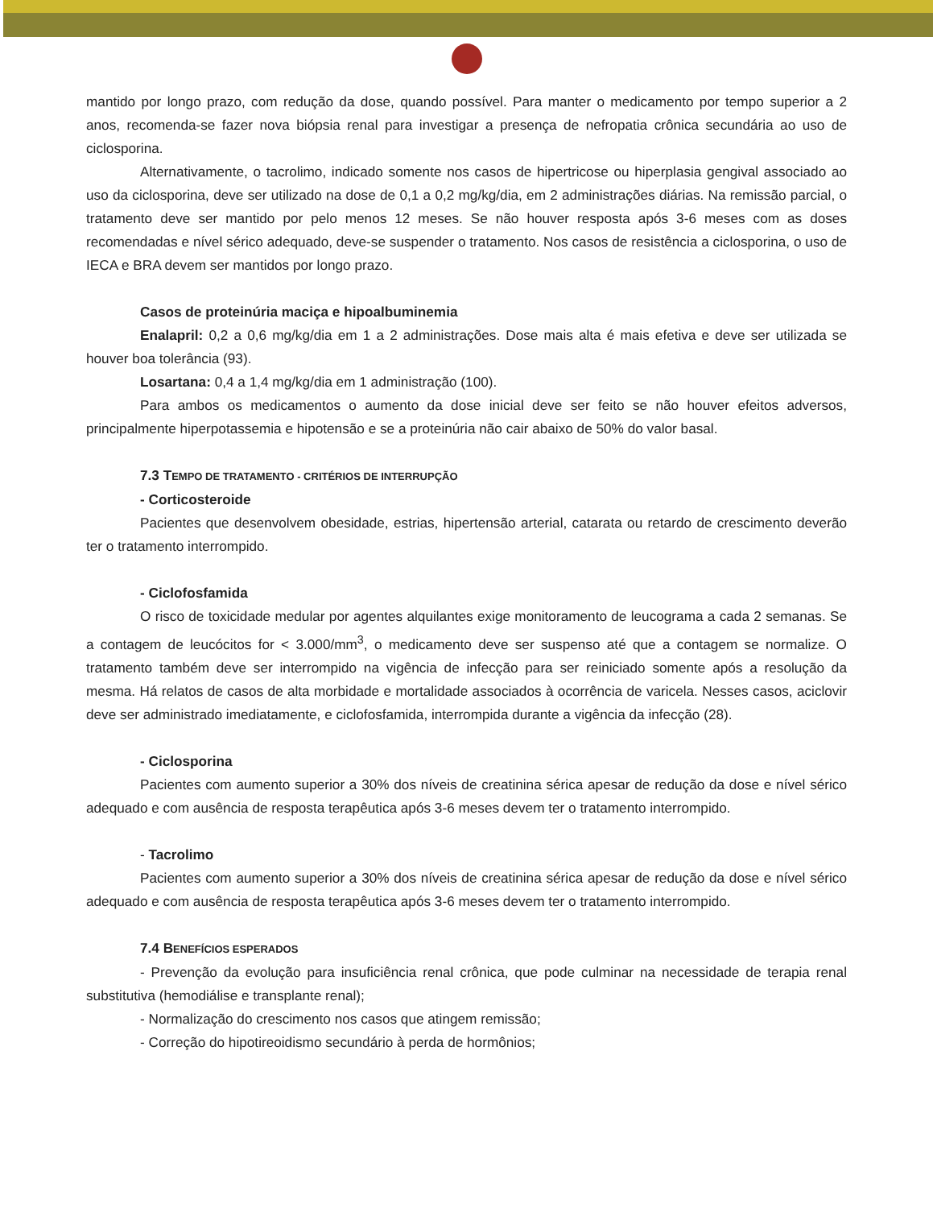mantido por longo prazo, com redução da dose, quando possível. Para manter o medicamento por tempo superior a 2 anos, recomenda-se fazer nova biópsia renal para investigar a presença de nefropatia crônica secundária ao uso de ciclosporina.
Alternativamente, o tacrolimo, indicado somente nos casos de hipertricose ou hiperplasia gengival associado ao uso da ciclosporina, deve ser utilizado na dose de 0,1 a 0,2 mg/kg/dia, em 2 administrações diárias. Na remissão parcial, o tratamento deve ser mantido por pelo menos 12 meses. Se não houver resposta após 3-6 meses com as doses recomendadas e nível sérico adequado, deve-se suspender o tratamento. Nos casos de resistência a ciclosporina, o uso de IECA e BRA devem ser mantidos por longo prazo.
Casos de proteinúria maciça e hipoalbuminemia
Enalapril: 0,2 a 0,6 mg/kg/dia em 1 a 2 administrações. Dose mais alta é mais efetiva e deve ser utilizada se houver boa tolerância (93).
Losartana: 0,4 a 1,4 mg/kg/dia em 1 administração (100).
Para ambos os medicamentos o aumento da dose inicial deve ser feito se não houver efeitos adversos, principalmente hiperpotassemia e hipotensão e se a proteinúria não cair abaixo de 50% do valor basal.
7.3 TEMPO DE TRATAMENTO - CRITÉRIOS DE INTERRUPÇÃO
- Corticosteroide
Pacientes que desenvolvem obesidade, estrias, hipertensão arterial, catarata ou retardo de crescimento deverão ter o tratamento interrompido.
- Ciclofosfamida
O risco de toxicidade medular por agentes alquilantes exige monitoramento de leucograma a cada 2 semanas. Se a contagem de leucócitos for < 3.000/mm<sup>3</sup>, o medicamento deve ser suspenso até que a contagem se normalize. O tratamento também deve ser interrompido na vigência de infecção para ser reiniciado somente após a resolução da mesma. Há relatos de casos de alta morbidade e mortalidade associados à ocorrência de varicela. Nesses casos, aciclovir deve ser administrado imediatamente, e ciclofosfamida, interrompida durante a vigência da infecção (28).
- Ciclosporina
Pacientes com aumento superior a 30% dos níveis de creatinina sérica apesar de redução da dose e nível sérico adequado e com ausência de resposta terapêutica após 3-6 meses devem ter o tratamento interrompido.
- Tacrolimo
Pacientes com aumento superior a 30% dos níveis de creatinina sérica apesar de redução da dose e nível sérico adequado e com ausência de resposta terapêutica após 3-6 meses devem ter o tratamento interrompido.
7.4 BENEFÍCIOS ESPERADOS
- Prevenção da evolução para insuficiência renal crônica, que pode culminar na necessidade de terapia renal substitutiva (hemodiálise e transplante renal);
- Normalização do crescimento nos casos que atingem remissão;
- Correção do hipotireoidismo secundário à perda de hormônios;